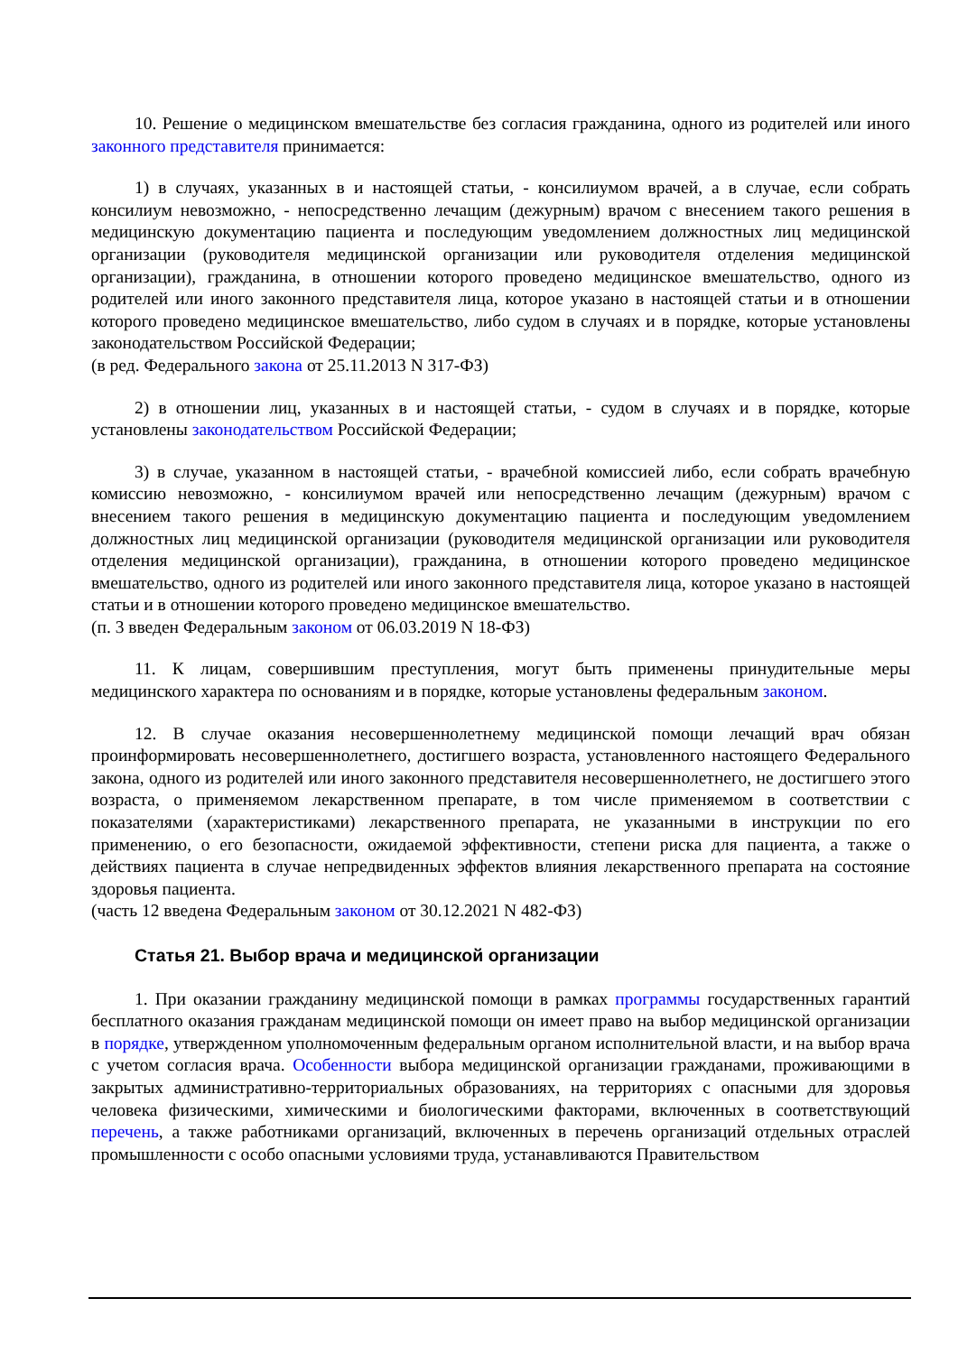10. Решение о медицинском вмешательстве без согласия гражданина, одного из родителей или иного законного представителя принимается:
1) в случаях, указанных в и настоящей статьи, - консилиумом врачей, а в случае, если собрать консилиум невозможно, - непосредственно лечащим (дежурным) врачом с внесением такого решения в медицинскую документацию пациента и последующим уведомлением должностных лиц медицинской организации (руководителя медицинской организации или руководителя отделения медицинской организации), гражданина, в отношении которого проведено медицинское вмешательство, одного из родителей или иного законного представителя лица, которое указано в настоящей статьи и в отношении которого проведено медицинское вмешательство, либо судом в случаях и в порядке, которые установлены законодательством Российской Федерации;
(в ред. Федерального закона от 25.11.2013 N 317-ФЗ)
2) в отношении лиц, указанных в и настоящей статьи, - судом в случаях и в порядке, которые установлены законодательством Российской Федерации;
3) в случае, указанном в настоящей статьи, - врачебной комиссией либо, если собрать врачебную комиссию невозможно, - консилиумом врачей или непосредственно лечащим (дежурным) врачом с внесением такого решения в медицинскую документацию пациента и последующим уведомлением должностных лиц медицинской организации (руководителя медицинской организации или руководителя отделения медицинской организации), гражданина, в отношении которого проведено медицинское вмешательство, одного из родителей или иного законного представителя лица, которое указано в настоящей статьи и в отношении которого проведено медицинское вмешательство.
(п. 3 введен Федеральным законом от 06.03.2019 N 18-ФЗ)
11. К лицам, совершившим преступления, могут быть применены принудительные меры медицинского характера по основаниям и в порядке, которые установлены федеральным законом.
12. В случае оказания несовершеннолетнему медицинской помощи лечащий врач обязан проинформировать несовершеннолетнего, достигшего возраста, установленного настоящего Федерального закона, одного из родителей или иного законного представителя несовершеннолетнего, не достигшего этого возраста, о применяемом лекарственном препарате, в том числе применяемом в соответствии с показателями (характеристиками) лекарственного препарата, не указанными в инструкции по его применению, о его безопасности, ожидаемой эффективности, степени риска для пациента, а также о действиях пациента в случае непредвиденных эффектов влияния лекарственного препарата на состояние здоровья пациента.
(часть 12 введена Федеральным законом от 30.12.2021 N 482-ФЗ)
Статья 21. Выбор врача и медицинской организации
1. При оказании гражданину медицинской помощи в рамках программы государственных гарантий бесплатного оказания гражданам медицинской помощи он имеет право на выбор медицинской организации в порядке, утвержденном уполномоченным федеральным органом исполнительной власти, и на выбор врача с учетом согласия врача. Особенности выбора медицинской организации гражданами, проживающими в закрытых административно-территориальных образованиях, на территориях с опасными для здоровья человека физическими, химическими и биологическими факторами, включенных в соответствующий перечень, а также работниками организаций, включенных в перечень организаций отдельных отраслей промышленности с особо опасными условиями труда, устанавливаются Правительством